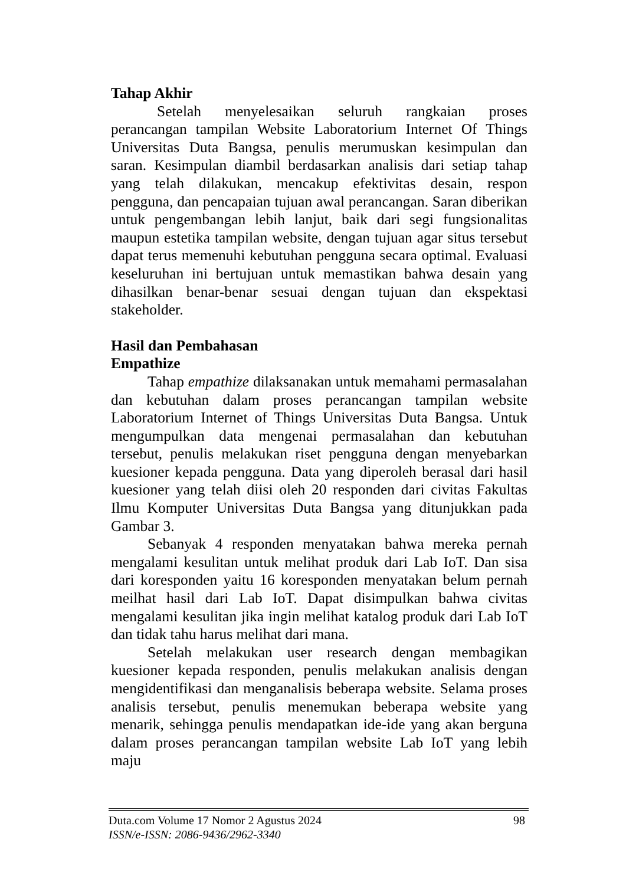Tahap Akhir
Setelah menyelesaikan seluruh rangkaian proses perancangan tampilan Website Laboratorium Internet Of Things Universitas Duta Bangsa, penulis merumuskan kesimpulan dan saran. Kesimpulan diambil berdasarkan analisis dari setiap tahap yang telah dilakukan, mencakup efektivitas desain, respon pengguna, dan pencapaian tujuan awal perancangan. Saran diberikan untuk pengembangan lebih lanjut, baik dari segi fungsionalitas maupun estetika tampilan website, dengan tujuan agar situs tersebut dapat terus memenuhi kebutuhan pengguna secara optimal. Evaluasi keseluruhan ini bertujuan untuk memastikan bahwa desain yang dihasilkan benar-benar sesuai dengan tujuan dan ekspektasi stakeholder.
Hasil dan Pembahasan
Empathize
Tahap empathize dilaksanakan untuk memahami permasalahan dan kebutuhan dalam proses perancangan tampilan website Laboratorium Internet of Things Universitas Duta Bangsa. Untuk mengumpulkan data mengenai permasalahan dan kebutuhan tersebut, penulis melakukan riset pengguna dengan menyebarkan kuesioner kepada pengguna. Data yang diperoleh berasal dari hasil kuesioner yang telah diisi oleh 20 responden dari civitas Fakultas Ilmu Komputer Universitas Duta Bangsa yang ditunjukkan pada Gambar 3.
Sebanyak 4 responden menyatakan bahwa mereka pernah mengalami kesulitan untuk melihat produk dari Lab IoT. Dan sisa dari koresponden yaitu 16 koresponden menyatakan belum pernah meilhat hasil dari Lab IoT. Dapat disimpulkan bahwa civitas mengalami kesulitan jika ingin melihat katalog produk dari Lab IoT dan tidak tahu harus melihat dari mana.
Setelah melakukan user research dengan membagikan kuesioner kepada responden, penulis melakukan analisis dengan mengidentifikasi dan menganalisis beberapa website. Selama proses analisis tersebut, penulis menemukan beberapa website yang menarik, sehingga penulis mendapatkan ide-ide yang akan berguna dalam proses perancangan tampilan website Lab IoT yang lebih maju
98
Duta.com Volume 17 Nomor 2 Agustus 2024
ISSN/e-ISSN: 2086-9436/2962-3340